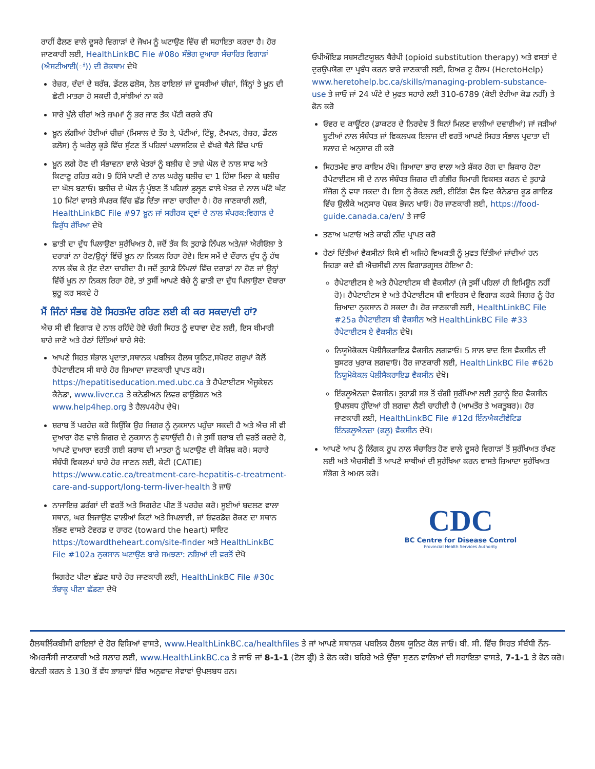ਰਾਹੀਂ ਫੈਲਣ ਵਾਲੇ ਦੂਸਰੇ ਵਿਗਾੜਾਂ ਦੇ ਜੋਖਮ ਨੂੰ ਘਟਾਉਣ ਵਿੱਚ ਵੀ ਸਹਾਇਤਾ ਕਰਦਾ ਹੈ। ਹੋਰ ਜਾਣਕਾਰੀ ਲਈ, HealthLinkBC File #08o ਸੰਭੋਗ ਦੁਆਰਾ ਸੰਚਾਰਿਤ ਵਿਗਾੜਾਂ (ਐਸਟੀਆਈ(ਾਂ)) ਦੀ ਰੋਕਥਾਮ ਦੇਖੋ
ਰੇਜ਼ਰ, ਦੰਦਾਂ ਦੇ ਬਰੱਸ਼, ਡੇਂਟਲ ਫਲੋਸ, ਨੇਲ ਫਾਇਲਾਂ ਜਾਂ ਦੂਸਰੀਆਂ ਚੀਜ਼ਾਂ, ਜਿੰਨ੍ਹਾਂ ਤੇ ਖ਼ੂਨ ਦੀ ਛੋਟੀ ਮਾਤਰਾ ਹੋ ਸਕਦੀ ਹੈ,ਸਾਂਝੀਆਂ ਨਾ ਕਰੋ
ਸਾਰੇ ਖੁੱਲੇ ਚੀਰਾਂ ਅਤੇ ਜ਼ਖਮਾਂ ਨੂੰ ਭਰ ਜਾਣ ਤੱਕ ਪੱਟੀ ਕਰਕੇ ਰੱਖੋ
ਖ਼ੂਨ ਲੱਗੀਆਂ ਹੋਈਆਂ ਚੀਜ਼ਾਂ (ਮਿਸਾਲ ਦੇ ਤੌਰ ਤੇ, ਪੱਟੀਆਂ, ਟਿੱਸ਼ੂ, ਟੈਮਪਨ, ਰੇਜ਼ਰ, ਡੇਂਟਲ ਫਲੋਸ) ਨੂੰ ਘਰੇਲੂ ਕੂੜੇ ਵਿੱਚ ਸੁੱਟਣ ਤੋਂ ਪਹਿਲਾਂ ਪਲਾਸਟਿਕ ਦੇ ਵੱਖਰੇ ਥੈਲੇ ਵਿੱਚ ਪਾਓ
ਖ਼ੂਨ ਲਗੇ ਹੋਣ ਦੀ ਸੰਭਾਵਨਾ ਵਾਲੇ ਖੇਤਰਾਂ ਨੂੰ ਬਲੀਚ ਦੇ ਤਾਜ਼ੇ ਘੋਲ ਦੇ ਨਾਲ ਸਾਫ ਅਤੇ ਕਿਟਾਣੂ ਰਹਿਤ ਕਰੋ। 9 ਹਿੱਸੇ ਪਾਣੀ ਦੇ ਨਾਲ ਘਰੇਲੂ ਬਲੀਚ ਦਾ 1 ਹਿੱਸਾ ਮਿਲਾ ਕੇ ਬਲੀਚ ਦਾ ਘੋਲ ਬਣਾਓ। ਬਲੀਚ ਦੇ ਘੋਲ ਨੂੰ ਪੂੰਝਣ ਤੋਂ ਪਹਿਲਾਂ ਡੁਲ੍ਹਣ ਵਾਲੇ ਖੇਤਰ ਦੇ ਨਾਲ ਘੱਟੋ ਘੱਟ 10 ਮਿੰਟਾਂ ਵਾਸਤੇ ਸੰਪਰਕ ਵਿੱਚ ਛੱਡ ਦਿੱਤਾ ਜਾਣਾ ਚਾਹੀਦਾ ਹੈ। ਹੋਰ ਜਾਣਕਾਰੀ ਲਈ, HealthLinkBC File #97 ਖ਼ੂਨ ਜਾਂ ਸਰੀਰਕ ਦ੍ਰਵਾਂ ਦੇ ਨਾਲ ਸੰਪਰਕ:ਵਿਗਾੜ ਦੇ ਵਿਰੁੱਧ ਰੱਖਿਆ ਦੇਖੋ
ਛਾਤੀ ਦਾ ਦੁੱਧ ਪਿਲਾਉਣਾ ਸੁਰੱਖਿਅਤ ਹੈ, ਜਦੋਂ ਤੱਕ ਕਿ ਤੁਹਾਡੇ ਨਿੱਪਲ ਅਤੇ/ਜਾਂ ਐਰੀਓਲਾ ਤੇ ਦਰਾੜਾਂ ਨਾ ਹੋਣ/ਉਨ੍ਹਾਂ ਵਿੱਚੋਂ ਖ਼ੂਨ ਨਾ ਨਿਕਲ ਰਿਹਾ ਹੋਏ। ਇਸ ਸਮੇਂ ਦੇ ਦੌਰਾਨ ਦੁੱਧ ਨੂੰ ਹੱਥ ਨਾਲ ਕੱਢ ਕੇ ਸੁੱਟ ਦੇਣਾ ਚਾਹੀਦਾ ਹੈ। ਜਦੋਂ ਤੁਹਾਡੇ ਨਿੱਪਲਾਂ ਵਿੱਚ ਦਰਾੜਾਂ ਨਾ ਹੋਣ ਜਾਂ ਉਨ੍ਹਾਂ ਵਿੱਚੋਂ ਖ਼ੂਨ ਨਾ ਨਿਕਲ ਰਿਹਾ ਹੋਏ, ਤਾਂ ਤੁਸੀਂ ਆਪਣੇ ਬੱਚੇ ਨੂੰ ਛਾਤੀ ਦਾ ਦੁੱਧ ਪਿਲਾਉਣਾ ਦੋਬਾਰਾ ਸ਼ੁਰੂ ਕਰ ਸਕਦੇ ਹੋ
ਮੈਂ ਜਿੰਨਾਂ ਸੰਭਵ ਹੋਏ ਸਿਹਤਮੰਦ ਰਹਿਣ ਲਈ ਕੀ ਕਰ ਸਕਦਾ/ਦੀ ਹਾਂ?
ਐਚ ਸੀ ਵੀ ਵਿਗਾੜ ਦੇ ਨਾਲ ਰਹਿੰਦੇ ਹੋਏ ਚੰਗੀ ਸਿਹਤ ਨੂੰ ਵਧਾਵਾ ਦੇਣ ਲਈ, ਇਸ ਬੀਮਾਰੀ ਬਾਰੇ ਜਾਣੋ ਅਤੇ ਹੇਠਾਂ ਦਿੱਤਿਆਂ ਬਾਰੇ ਸੋਚੋ:
ਆਪਣੇ ਸਿਹਤ ਸੰਭਾਲ ਪ੍ਰਦਾਤਾ,ਸਥਾਨਕ ਪਬਲਿਕ ਹੈਲਥ ਯੂਨਿਟ,ਸਪੋਰਟ ਗਰੁਪਾਂ ਕੋਲੋਂ ਹੈਪੇਟਾਈਟਸ ਸੀ ਬਾਰੇ ਹੋਰ ਜ਼ਿਆਦਾ ਜਾਣਕਾਰੀ ਪ੍ਰਾਪਤ ਕਰੋ। https://hepatitiseducation.med.ubc.ca ਤੇ ਹੈਪੇਟਾਈਟਸ ਐਜੂਕੇਸ਼ਨ ਕੈਨੇਡਾ, www.liver.ca ਤੇ ਕਨੇਡੀਅਨ ਲਿਵਰ ਫਾਉਂਡੇਸ਼ਨ ਅਤੇ www.help4hep.org ਤੇ ਹੈਲਪ4ਹੇਪ ਦੇਖੋ।
ਸ਼ਰਾਬ ਤੋਂ ਪਰਹੇਜ਼ ਕਰੋ ਕਿਉਂਕਿ ਉਹ ਜਿਗਰ ਨੂੰ ਨੁਕਸਾਨ ਪਹੁੰਚਾ ਸਕਦੀ ਹੈ ਅਤੇ ਐਚ ਸੀ ਵੀ ਦੁਆਰਾ ਹੋਣ ਵਾਲੇ ਜਿਗਰ ਦੇ ਨੁਕਸਾਨ ਨੂੰ ਵਧਾਉਂਦੀ ਹੈ। ਜੇ ਤੁਸੀਂ ਸ਼ਰਾਬ ਦੀ ਵਰਤੋਂ ਕਰਦੇ ਹੋ, ਆਪਣੇ ਦੁਆਰਾ ਵਰਤੀ ਗਈ ਸ਼ਰਾਬ ਦੀ ਮਾਤਰਾ ਨੂੰ ਘਟਾਉਣ ਦੀ ਕੋਸ਼ਿਸ਼ ਕਰੋ। ਸਹਾਰੇ ਸੰਬੰਧੀ ਵਿਕਲਪਾਂ ਬਾਰੇ ਹੋਰ ਜਾਣਨ ਲਈ, ਕੇਟੀ (CATIE) https://www.catie.ca/treatment-care-hepatitis-c-treatment-care-and-support/long-term-liver-health ਤੇ ਜਾਓ
ਨਾਜਾਇਜ਼ ਡਰੱਗਾਂ ਦੀ ਵਰਤੋਂ ਅਤੇ ਸਿਗਰੇਟ ਪੀਣ ਤੋਂ ਪਰਹੇਜ਼ ਕਰੋ। ਸੂਈਆਂ ਬਦਲਣ ਵਾਲਾ ਸਥਾਨ, ਘਰ ਲਿਜਾਉਣ ਵਾਲੀਆਂ ਕਿਟਾਂ ਅਤੇ ਸਿਖਲਾਈ, ਜਾਂ ਓਵਰਡੋਜ਼ ਰੋਕਣ ਦਾ ਸਥਾਨ ਲੱਭਣ ਵਾਸਤੇ ਟੋਵਰਡ ਦ ਹਾਰਟ (toward the heart) ਸਾਇਟ https://towardtheheart.com/site-finder ਅਤੇ HealthLinkBC File #102a ਨੁਕਸਾਨ ਘਟਾਉਣ ਬਾਰੇ ਸਮਝਣਾ: ਨਸ਼ਿਆਂ ਦੀ ਵਰਤੋਂ ਦੇਖੋ
ਸਿਗਰੇਟ ਪੀਣਾ ਛੱਡਣ ਬਾਰੇ ਹੋਰ ਜਾਣਕਾਰੀ ਲਈ, HealthLinkBC File #30c ਤੰਬਾਕੂ ਪੀਣਾ ਛੱਡਣਾ ਦੇਖੋ
ਓਪੀਔਇਡ ਸਬਸਟੀਟਯੂਸ਼ਨ ਥੈਰੇਪੀ (opioid substitution therapy) ਅਤੇ ਵਸਤਾਂ ਦੇ ਦੁਰਉਪਯੋਗ ਦਾ ਪ੍ਰਬੰਧ ਕਰਨ ਬਾਰੇ ਜਾਣਕਾਰੀ ਲਈ, ਹਿਅਰ ਟੂ ਹੈਲਪ (HeretoHelp) www.heretohelp.bc.ca/skills/managing-problem-substance-use ਤੇ ਜਾਓ ਜਾਂ 24 ਘੰਟੇ ਦੇ ਮੁਫਤ ਸਹਾਰੇ ਲਈ 310-6789 (ਕੋਈ ਏਰੀਆ ਕੋਡ ਨਹੀਂ) ਤੇ ਫੋਨ ਕਰੋ
ਓਵਰ ਦ ਕਾਊਂਟਰ (ਡਾਕਟਰ ਦੇ ਨਿਰਦੇਸ਼ ਤੋਂ ਬਿਨਾਂ ਮਿਲਣ ਵਾਲੀਆਂ ਦਵਾਈਆਂ) ਜਾਂ ਜੜੀਆਂ ਬੂਟੀਆਂ ਨਾਲ ਸੰਬੰਧਤ ਜਾਂ ਵਿਕਲਪਕ ਇਲਾਜ ਦੀ ਵਰਤੋਂ ਆਪਣੇ ਸਿਹਤ ਸੰਭਾਲ ਪ੍ਰਦਾਤਾ ਦੀ ਸਲਾਹ ਦੇ ਅਨੁਸਾਰ ਹੀ ਕਰੋ
ਸਿਹਤਮੰਦ ਭਾਰ ਕਾਇਮ ਰੱਖੋ। ਜ਼ਿਆਦਾ ਭਾਰ ਵਾਲਾ ਅਤੇ ਸ਼ੱਕਰ ਰੋਗ ਦਾ ਸ਼ਿਕਾਰ ਹੋਣਾ ਹੈਪੇਟਾਈਟਸ ਸੀ ਦੇ ਨਾਲ ਸੰਬੰਧਤ ਜਿਗਰ ਦੀ ਗੰਭੀਰ ਬਿਮਾਰੀ ਵਿਕਸਤ ਕਰਨ ਦੇ ਤੁਹਾਡੇ ਸੰਜੋਗ ਨੂੰ ਵਧਾ ਸਕਦਾ ਹੈ। ਇਸ ਨੂੰ ਰੋਕਣ ਲਈ, ਈਟਿੰਗ ਵੈਲ ਵਿਦ ਕੈਨੇਡਾਜ਼ ਫੂਡ ਗਾਇਡ ਵਿੱਚ ਉਲੀਕੇ ਅਨੁਸਾਰ ਪੋਸ਼ਕ ਭੋਜਨ ਖਾਓ। ਹੋਰ ਜਾਣਕਾਰੀ ਲਈ, https://food-guide.canada.ca/en/ ਤੇ ਜਾਓ
ਤਣਾਅ ਘਟਾਓ ਅਤੇ ਕਾਫੀ ਨੀਂਦ ਪ੍ਰਾਪਤ ਕਰੋ
ਹੇਠਾਂ ਦਿੱਤੀਆਂ ਵੈਕਸੀਨਾਂ ਕਿਸੇ ਵੀ ਅਜਿਹੇ ਵਿਅਕਤੀ ਨੂੰ ਮੁਫਤ ਦਿੱਤੀਆਂ ਜਾਂਦੀਆਂ ਹਨ ਜਿਹੜਾ ਕਦੇ ਵੀ ਐਚਸੀਵੀ ਨਾਲ ਵਿਗਾੜਗ੍ਰਸਤ ਹੋਇਆ ਹੈ:
ਹੈਪੇਟਾਈਟਸ ਏ ਅਤੇ ਹੈਪੇਟਾਈਟਸ ਬੀ ਵੈਕਸੀਨਾਂ (ਜੇ ਤੁਸੀਂ ਪਹਿਲਾਂ ਹੀ ਇਮਿਊਨ ਨਹੀਂ ਹੋ)। ਹੈਪੇਟਾਈਟਸ ਏ ਅਤੇ ਹੈਪੇਟਾਈਟਸ ਬੀ ਵਾਇਰਸ ਦੇ ਵਿਗਾੜ ਕਰਕੇ ਜਿਗਰ ਨੂੰ ਹੋਰ ਜ਼ਿਆਦਾ ਨੁਕਸਾਨ ਹੋ ਸਕਦਾ ਹੈ। ਹੋਰ ਜਾਣਕਾਰੀ ਲਈ, HealthLinkBC File #25a ਹੈਪੇਟਾਈਟਸ ਬੀ ਵੈਕਸੀਨ ਅਤੇ HealthLinkBC File #33 ਹੈਪੇਟਾਈਟਸ ਏ ਵੈਕਸੀਨ ਦੇਖੋ।
ਨਿਯੂਮੋਕੋਕਲ ਪੋਲੀਸੈਕਰਾਇਡ ਵੈਕਸੀਨ ਲਗਵਾਓ। 5 ਸਾਲ ਬਾਦ ਇਸ ਵੈਕਸੀਨ ਦੀ ਬੂਸਟਰ ਖੁਰਾਕ ਲਗਵਾਓ। ਹੋਰ ਜਾਣਕਾਰੀ ਲਈ, HealthLinkBC File #62b ਨਿਯੂਮੋਕੋਕਲ ਪੋਲੀਸੈਕਰਾਇਡ ਵੈਕਸੀਨ ਦੇਖੋ।
ਇੰਫਲੂਐਨਜ਼ਾ ਵੈਕਸੀਨ। ਤੁਹਾਡੀ ਸਭ ਤੋਂ ਚੰਗੀ ਸੁਰੱਖਿਆ ਲਈ ਤੁਹਾਨੂੰ ਇਹ ਵੈਕਸੀਨ ਉਪਲਬਧ ਹੁੰਦਿਆਂ ਹੀ ਲਗਵਾ ਲੈਣੀ ਚਾਹੀਦੀ ਹੈ (ਆਮਤੌਰ ਤੇ ਅਕਤੂਬਰ)। ਹੋਰ ਜਾਣਕਾਰੀ ਲਈ, HealthLinkBC File #12d ਇੰਨਐਕਟੀਵੇਟਿਡ ਇੰਨਫਲੂਐਨਜ਼ਾ (ਫਲੂ) ਵੈਕਸੀਨ ਦੇਖੋ।
ਆਪਣੇ ਆਪ ਨੂੰ ਲਿੰਗਕ ਰੂਪ ਨਾਲ ਸੰਚਾਰਿਤ ਹੋਣ ਵਾਲੇ ਦੂਸਰੇ ਵਿਗਾੜਾਂ ਤੋਂ ਸੁਰੱਖਿਅਤ ਰੱਖਣ ਲਈ ਅਤੇ ਐਚਸੀਵੀ ਤੋਂ ਆਪਣੇ ਸਾਥੀਆਂ ਦੀ ਸੁਰੱਖਿਆ ਕਰਨ ਵਾਸਤੇ ਜ਼ਿਆਦਾ ਸੁਰੱਖਿਅਤ ਸੰਭੋਗ ਤੇ ਅਮਲ ਕਰੋ।
CDC
BC Centre for Disease Control
Provincial Health Services Authority
ਹੈਲਥਲਿੰਕਬੀਸੀ ਫਾਇਲਾਂ ਦੇ ਹੋਰ ਵਿਸ਼ਿਆਂ ਵਾਸਤੇ, www.HealthLinkBC.ca/healthfiles ਤੇ ਜਾਂ ਆਪਣੇ ਸਥਾਨਕ ਪਬਲਿਕ ਹੈਲਥ ਯੂਨਿਟ ਕੋਲ ਜਾਓ। ਬੀ. ਸੀ. ਵਿੱਚ ਸਿਹਤ ਸੰਬੰਧੀ ਨੌਨ-ਐਮਰਜੈਂਸੀ ਜਾਣਕਾਰੀ ਅਤੇ ਸਲਾਹ ਲਈ, www.HealthLinkBC.ca ਤੇ ਜਾਓ ਜਾਂ 8-1-1 (ਟੋਲ ਫ੍ਰੀ) ਤੇ ਫੋਨ ਕਰੋ। ਬਹਿਰੇ ਅਤੇ ਉੱਚਾ ਸੁਣਨ ਵਾਲਿਆਂ ਦੀ ਸਹਾਇਤਾ ਵਾਸਤੇ, 7-1-1 ਤੇ ਫੋਨ ਕਰੋ। ਬੇਨਤੀ ਕਰਨ ਤੇ 130 ਤੋਂ ਵੱਧ ਭਾਸ਼ਾਵਾਂ ਵਿੱਚ ਅਨੁਵਾਦ ਸੇਵਾਵਾਂ ਉਪਲਬਧ ਹਨ।